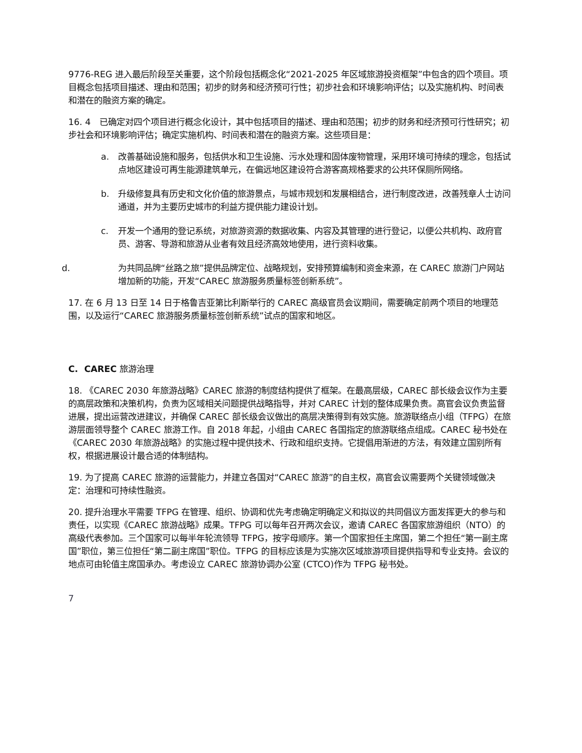9776-REG 进入最后阶段至关重要，这个阶段包括概念化“2021-2025 年区域旅游投资框架”中包含的四个项目。项目概念包括项目描述、理由和范围；初步的财务和经济预可行性；初步社会和环境影响评估；以及实施机构、时间表和潜在的融资方案的确定。
16. 4　已确定对四个项目进行概念化设计，其中包括项目的描述、理由和范围；初步的财务和经济预可行性研究；初步社会和环境影响评估；确定实施机构、时间表和潜在的融资方案。这些项目是：
a. 改善基础设施和服务，包括供水和卫生设施、污水处理和固体废物管理，采用环境可持续的理念，包括试点地区建设可再生能源建筑单元，在偏远地区建设符合游客高规格要求的公共环保厕所网络。
b. 升级修复具有历史和文化价值的旅游景点，与城市规划和发展相结合，进行制度改进，改善残章人士访问通道，并为主要历史城市的利益方提供能力建设计划。
c. 开发一个通用的登记系统，对旅游资源的数据收集、内容及其管理的进行登记，以便公共机构、政府官员、游客、导游和旅游从业者有效且经济高效地使用，进行资料收集。
d. 为共同品牌“丝路之旅”提供品牌定位、战略规划，安排预算编制和资金来源，在 CAREC 旅游门户网站增加新的功能，开发“CAREC 旅游服务质量标签创新系统”。
17. 在 6 月 13 日至 14 日于格鲁吉亚第比利斯举行的 CAREC 高级官员会议期间，需要确定前两个项目的地理范围，以及运行“CAREC 旅游服务质量标签创新系统”试点的国家和地区。
C. CAREC 旅游治理
18. 《CAREC 2030 年旅游战略》CAREC 旅游的制度结构提供了框架。在最高层级，CAREC 部长级会议作为主要的高层政策和决策机构，负责为区域相关问题提供战略指导，并对 CAREC 计划的整体成果负责。高官会议负责监督进展，提出运营改进建议，并确保 CAREC 部长级会议做出的高层决策得到有效实施。旅游联络点小组（TFPG）在旅游层面领导整个 CAREC 旅游工作。自 2018 年起，小组由 CAREC 各国指定的旅游联络点组成。CAREC 秘书处在《CAREC 2030 年旅游战略》的实施过程中提供技术、行政和组织支持。它提倡用渐进的方法，有效建立国别所有权，根据进展设计最合适的体制结构。
19. 为了提高 CAREC 旅游的运营能力，并建立各国对“CAREC 旅游”的自主权，高官会议需要两个关键领域做决定：治理和可持续性融资。
20. 提升治理水平需要 TFPG 在管理、组织、协调和优先考虑确定明确定义和拟议的共同倡议方面发挥更大的参与和责任，以实现《CAREC 旅游战略》成果。TFPG 可以每年召开两次会议，邀请 CAREC 各国家旅游组织（NTO）的高级代表参加。三个国家可以每半年轮流领导 TFPG，按字母顺序。第一个国家担任主席国，第二个担任“第一副主席国”职位，第三位担任“第二副主席国”职位。TFPG 的目标应该是为实施次区域旅游项目提供指导和专业支持。会议的地点可由轮值主席国承办。考虑设立 CAREC 旅游协调办公室 (CTCO)作为 TFPG 秘书处。
7